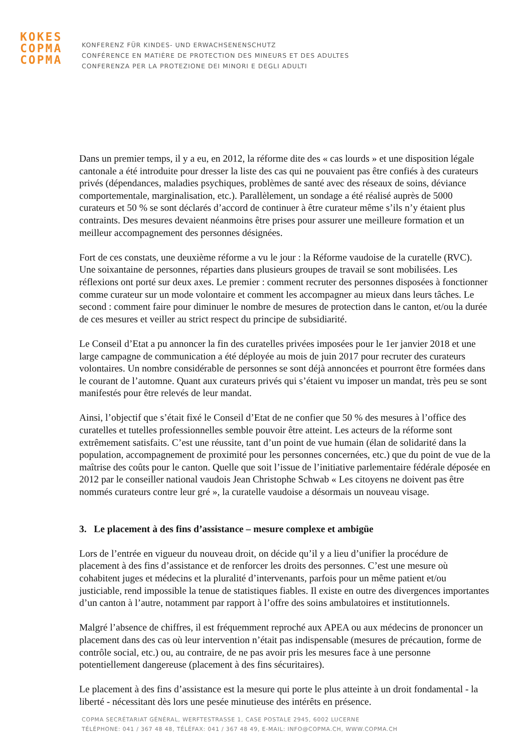KOKES
COPMA
COPMA
KONFERENZ FÜR KINDES- UND ERWACHSENENSCHUTZ
CONFÉRENCE EN MATIÈRE DE PROTECTION DES MINEURS ET DES ADULTES
CONFERENZA PER LA PROTEZIONE DEI MINORI E DEGLI ADULTI
Dans un premier temps, il y a eu, en 2012, la réforme dite des « cas lourds » et une disposition légale cantonale a été introduite pour dresser la liste des cas qui ne pouvaient pas être confiés à des curateurs privés (dépendances, maladies psychiques, problèmes de santé avec des réseaux de soins, déviance comportementale, marginalisation, etc.). Parallèlement, un sondage a été réalisé auprès de 5000 curateurs et 50 % se sont déclarés d’accord de continuer à être curateur même s’ils n’y étaient plus contraints. Des mesures devaient néanmoins être prises pour assurer une meilleure formation et un meilleur accompagnement des personnes désignées.
Fort de ces constats, une deuxième réforme a vu le jour : la Réforme vaudoise de la curatelle (RVC). Une soixantaine de personnes, réparties dans plusieurs groupes de travail se sont mobilisées. Les réflexions ont porté sur deux axes. Le premier : comment recruter des personnes disposées à fonctionner comme curateur sur un mode volontaire et comment les accompagner au mieux dans leurs tâches. Le second : comment faire pour diminuer le nombre de mesures de protection dans le canton, et/ou la durée de ces mesures et veiller au strict respect du principe de subsidiarité.
Le Conseil d’Etat a pu annoncer la fin des curatelles privées imposées pour le 1er janvier 2018 et une large campagne de communication a été déployée au mois de juin 2017 pour recruter des curateurs volontaires. Un nombre considérable de personnes se sont déjà annoncées et pourront être formées dans le courant de l’automne. Quant aux curateurs privés qui s’étaient vu imposer un mandat, très peu se sont manifestés pour être relevés de leur mandat.
Ainsi, l’objectif que s’était fixé le Conseil d’Etat de ne confier que 50 % des mesures à l’office des curatelles et tutelles professionnelles semble pouvoir être atteint. Les acteurs de la réforme sont extrêmement satisfaits. C’est une réussite, tant d’un point de vue humain (élan de solidarité dans la population, accompagnement de proximité pour les personnes concernées, etc.) que du point de vue de la maîtrise des coûts pour le canton. Quelle que soit l’issue de l’initiative parlementaire fédérale déposée en 2012 par le conseiller national vaudois Jean Christophe Schwab « Les citoyens ne doivent pas être nommés curateurs contre leur gré », la curatelle vaudoise a désormais un nouveau visage.
3. Le placement à des fins d’assistance – mesure complexe et ambigüe
Lors de l’entrée en vigueur du nouveau droit, on décide qu’il y a lieu d’unifier la procédure de placement à des fins d’assistance et de renforcer les droits des personnes. C’est une mesure où cohabitent juges et médecins et la pluralité d’intervenants, parfois pour un même patient et/ou justiciable, rend impossible la tenue de statistiques fiables. Il existe en outre des divergences importantes d’un canton à l’autre, notamment par rapport à l’offre des soins ambulatoires et institutionnels.
Malgré l’absence de chiffres, il est fréquemment reproché aux APEA ou aux médecins de prononcer un placement dans des cas où leur intervention n’était pas indispensable (mesures de précaution, forme de contrôle social, etc.) ou, au contraire, de ne pas avoir pris les mesures face à une personne potentiellement dangereuse (placement à des fins sécuritaires).
Le placement à des fins d’assistance est la mesure qui porte le plus atteinte à un droit fondamental - la liberté - nécessitant dès lors une pesée minutieuse des intérêts en présence.
COPMA SECRÉTARIAT GÉNÉRAL, WERFTESTRASSE 1, CASE POSTALE 2945, 6002 LUCERNE
TÉLÉPHONE: 041 / 367 48 48, TÉLÉFAX: 041 / 367 48 49, E-MAIL: INFO@COPMA.CH, WWW.COPMA.CH